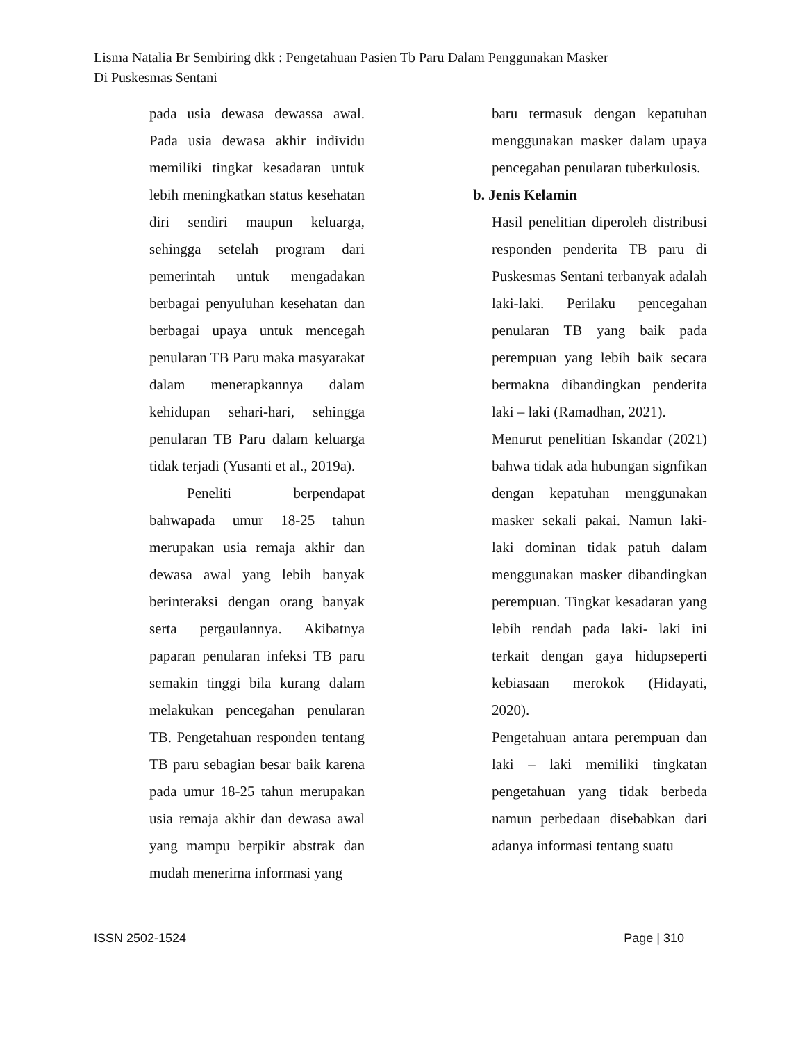Lisma Natalia Br Sembiring dkk : Pengetahuan Pasien Tb Paru Dalam Penggunakan Masker
Di Puskesmas Sentani
pada usia dewasa dewassa awal. Pada usia dewasa akhir individu memiliki tingkat kesadaran untuk lebih meningkatkan status kesehatan diri sendiri maupun keluarga, sehingga setelah program dari pemerintah untuk mengadakan berbagai penyuluhan kesehatan dan berbagai upaya untuk mencegah penularan TB Paru maka masyarakat dalam menerapkannya dalam kehidupan sehari-hari, sehingga penularan TB Paru dalam keluarga tidak terjadi (Yusanti et al., 2019a).
Peneliti berpendapat bahwapada umur 18-25 tahun merupakan usia remaja akhir dan dewasa awal yang lebih banyak berinteraksi dengan orang banyak serta pergaulannya. Akibatnya paparan penularan infeksi TB paru semakin tinggi bila kurang dalam melakukan pencegahan penularan TB. Pengetahuan responden tentang TB paru sebagian besar baik karena pada umur 18-25 tahun merupakan usia remaja akhir dan dewasa awal yang mampu berpikir abstrak dan mudah menerima informasi yang
baru termasuk dengan kepatuhan menggunakan masker dalam upaya pencegahan penularan tuberkulosis.
b. Jenis Kelamin
Hasil penelitian diperoleh distribusi responden penderita TB paru di Puskesmas Sentani terbanyak adalah laki-laki. Perilaku pencegahan penularan TB yang baik pada perempuan yang lebih baik secara bermakna dibandingkan penderita laki – laki (Ramadhan, 2021).
Menurut penelitian Iskandar (2021) bahwa tidak ada hubungan signfikan dengan kepatuhan menggunakan masker sekali pakai. Namun laki-laki dominan tidak patuh dalam menggunakan masker dibandingkan perempuan. Tingkat kesadaran yang lebih rendah pada laki- laki ini terkait dengan gaya hidupseperti kebiasaan merokok (Hidayati, 2020).
Pengetahuan antara perempuan dan laki – laki memiliki tingkatan pengetahuan yang tidak berbeda namun perbedaan disebabkan dari adanya informasi tentang suatu
ISSN 2502-1524 Page | 310